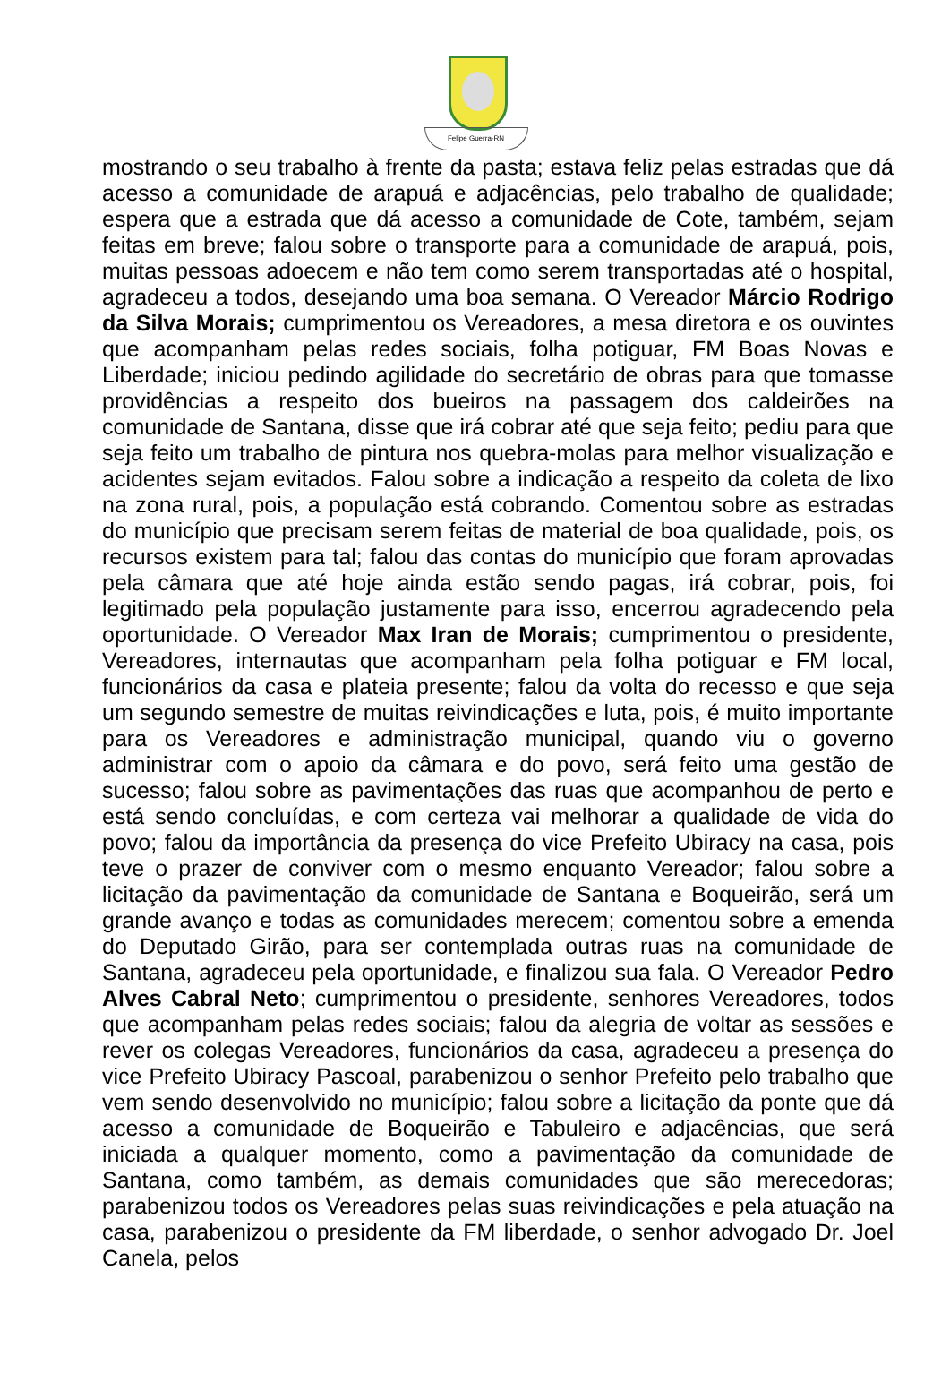Felipe Guerra-RN
mostrando o seu trabalho à frente da pasta; estava feliz pelas estradas que dá acesso a comunidade de arapuá e adjacências, pelo trabalho de qualidade; espera que a estrada que dá acesso a comunidade de Cote, também, sejam feitas em breve; falou sobre o transporte para a comunidade de arapuá, pois, muitas pessoas adoecem e não tem como serem transportadas até o hospital, agradeceu a todos, desejando uma boa semana. O Vereador Márcio Rodrigo da Silva Morais; cumprimentou os Vereadores, a mesa diretora e os ouvintes que acompanham pelas redes sociais, folha potiguar, FM Boas Novas e Liberdade; iniciou pedindo agilidade do secretário de obras para que tomasse providências a respeito dos bueiros na passagem dos caldeirões na comunidade de Santana, disse que irá cobrar até que seja feito; pediu para que seja feito um trabalho de pintura nos quebra-molas para melhor visualização e acidentes sejam evitados. Falou sobre a indicação a respeito da coleta de lixo na zona rural, pois, a população está cobrando. Comentou sobre as estradas do município que precisam serem feitas de material de boa qualidade, pois, os recursos existem para tal; falou das contas do município que foram aprovadas pela câmara que até hoje ainda estão sendo pagas, irá cobrar, pois, foi legitimado pela população justamente para isso, encerrou agradecendo pela oportunidade. O Vereador Max Iran de Morais; cumprimentou o presidente, Vereadores, internautas que acompanham pela folha potiguar e FM local, funcionários da casa e plateia presente; falou da volta do recesso e que seja um segundo semestre de muitas reivindicações e luta, pois, é muito importante para os Vereadores e administração municipal, quando viu o governo administrar com o apoio da câmara e do povo, será feito uma gestão de sucesso; falou sobre as pavimentações das ruas que acompanhou de perto e está sendo concluídas, e com certeza vai melhorar a qualidade de vida do povo; falou da importância da presença do vice Prefeito Ubiracy na casa, pois teve o prazer de conviver com o mesmo enquanto Vereador; falou sobre a licitação da pavimentação da comunidade de Santana e Boqueirão, será um grande avanço e todas as comunidades merecem; comentou sobre a emenda do Deputado Girão, para ser contemplada outras ruas na comunidade de Santana, agradeceu pela oportunidade, e finalizou sua fala. O Vereador Pedro Alves Cabral Neto; cumprimentou o presidente, senhores Vereadores, todos que acompanham pelas redes sociais; falou da alegria de voltar as sessões e rever os colegas Vereadores, funcionários da casa, agradeceu a presença do vice Prefeito Ubiracy Pascoal, parabenizou o senhor Prefeito pelo trabalho que vem sendo desenvolvido no município; falou sobre a licitação da ponte que dá acesso a comunidade de Boqueirão e Tabuleiro e adjacências, que será iniciada a qualquer momento, como a pavimentação da comunidade de Santana, como também, as demais comunidades que são merecedoras; parabenizou todos os Vereadores pelas suas reivindicações e pela atuação na casa, parabenizou o presidente da FM liberdade, o senhor advogado Dr. Joel Canela, pelos